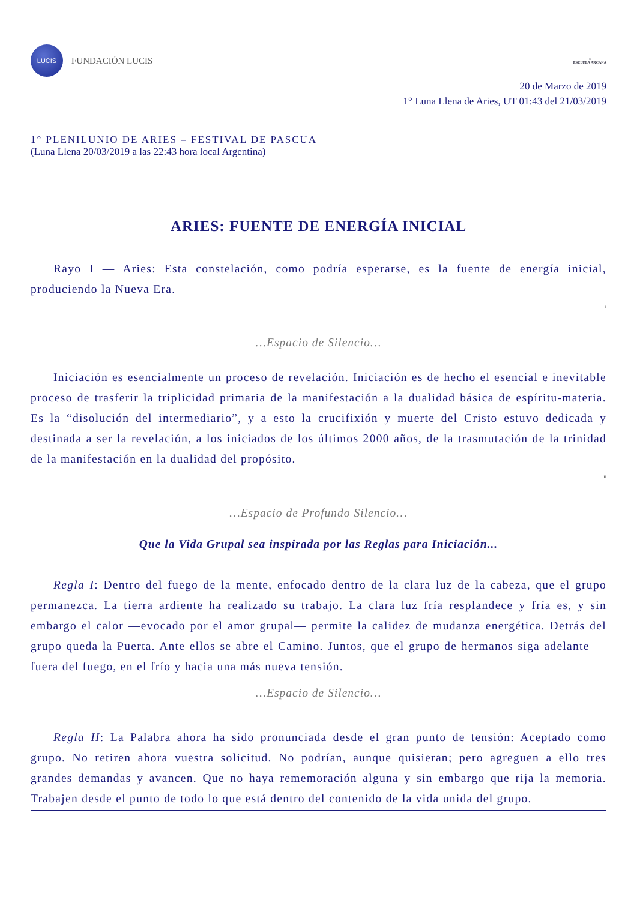LUCIS
FUNDACIÓN LUCIS
☼
ESCUELA ARCANA
20 de Marzo de 2019
1° Luna Llena de Aries, UT 01:43 del 21/03/2019
1° PLENILUNIO DE ARIES – FESTIVAL DE PASCUA
(Luna Llena 20/03/2019 a las 22:43 hora local Argentina)
ARIES: FUENTE DE ENERGÍA INICIAL
Rayo I — Aries: Esta constelación, como podría esperarse, es la fuente de energía inicial, produciendo la Nueva Era.
<sup>i</sup>
…Espacio de Silencio…
Iniciación es esencialmente un proceso de revelación. Iniciación es de hecho el esencial e inevitable proceso de trasferir la triplicidad primaria de la manifestación a la dualidad básica de espíritu-materia. Es la “disolución del intermediario”, y a esto la crucifixión y muerte del Cristo estuvo dedicada y destinada a ser la revelación, a los iniciados de los últimos 2000 años, de la trasmutación de la trinidad de la manifestación en la dualidad del propósito.
<sup>ii</sup>
…Espacio de Profundo Silencio…
Que la Vida Grupal sea inspirada por las Reglas para Iniciación...
Regla I: Dentro del fuego de la mente, enfocado dentro de la clara luz de la cabeza, que el grupo permanezca. La tierra ardiente ha realizado su trabajo. La clara luz fría resplandece y fría es, y sin embargo el calor —evocado por el amor grupal— permite la calidez de mudanza energética. Detrás del grupo queda la Puerta. Ante ellos se abre el Camino. Juntos, que el grupo de hermanos siga adelante —fuera del fuego, en el frío y hacia una más nueva tensión.
…Espacio de Silencio…
Regla II: La Palabra ahora ha sido pronunciada desde el gran punto de tensión: Aceptado como grupo. No retiren ahora vuestra solicitud. No podrían, aunque quisieran; pero agreguen a ello tres grandes demandas y avancen. Que no haya rememoración alguna y sin embargo que rija la memoria. Trabajen desde el punto de todo lo que está dentro del contenido de la vida unida del grupo.